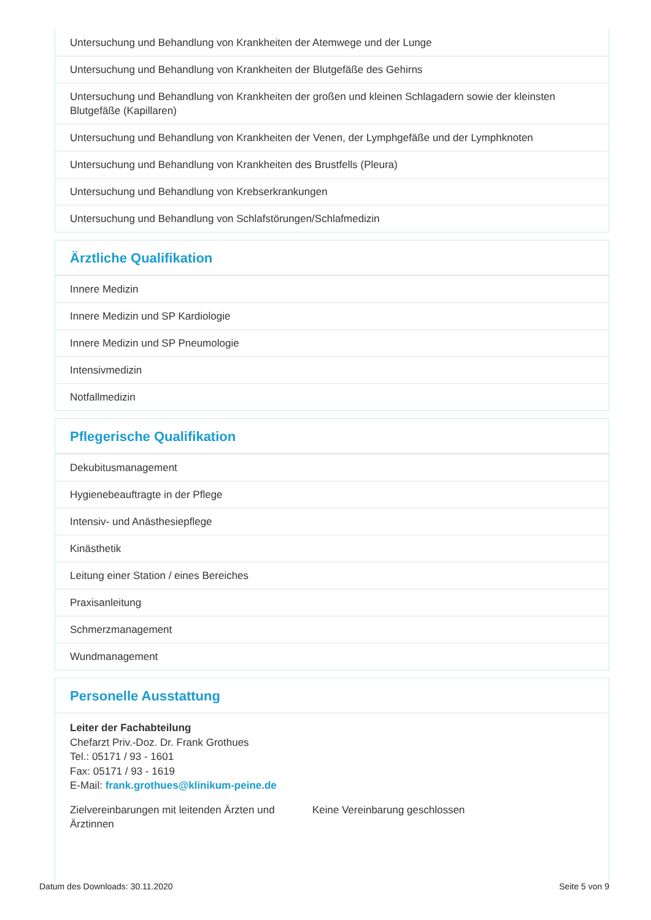Untersuchung und Behandlung von Krankheiten der Atemwege und der Lunge
Untersuchung und Behandlung von Krankheiten der Blutgefäße des Gehirns
Untersuchung und Behandlung von Krankheiten der großen und kleinen Schlagadern sowie der kleinsten Blutgefäße (Kapillaren)
Untersuchung und Behandlung von Krankheiten der Venen, der Lymphgefäße und der Lymphknoten
Untersuchung und Behandlung von Krankheiten des Brustfells (Pleura)
Untersuchung und Behandlung von Krebserkrankungen
Untersuchung und Behandlung von Schlafstörungen/Schlafmedizin
Ärztliche Qualifikation
Innere Medizin
Innere Medizin und SP Kardiologie
Innere Medizin und SP Pneumologie
Intensivmedizin
Notfallmedizin
Pflegerische Qualifikation
Dekubitusmanagement
Hygienebeauftragte in der Pflege
Intensiv- und Anästhesiepflege
Kinästhetik
Leitung einer Station / eines Bereiches
Praxisanleitung
Schmerzmanagement
Wundmanagement
Personelle Ausstattung
Leiter der Fachabteilung
Chefarzt Priv.-Doz. Dr. Frank Grothues
Tel.: 05171 / 93 - 1601
Fax: 05171 / 93 - 1619
E-Mail: frank.grothues@klinikum-peine.de
Zielvereinbarungen mit leitenden Ärzten und Ärztinnen
Keine Vereinbarung geschlossen
Datum des Downloads: 30.11.2020 Seite 5 von 9